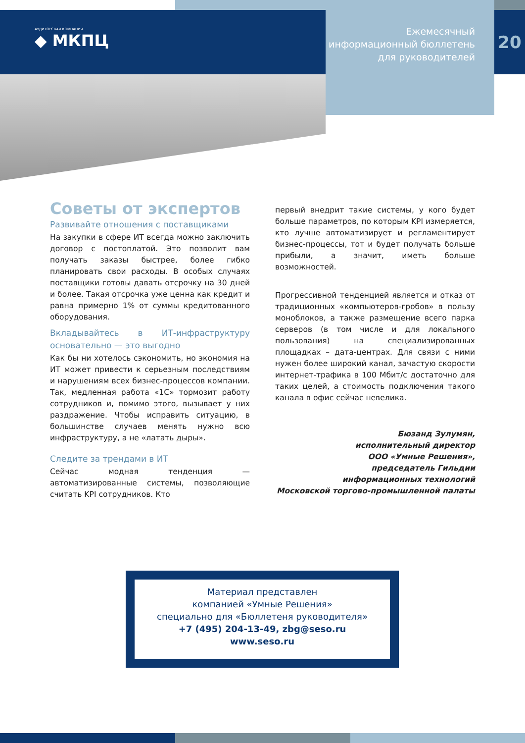АУДИТОРСКАЯ КОМПАНИЯ
◆ МКПЦ
Ежемесячный
информационный бюллетень
для руководителей
20
Советы от экспертов
Развивайте отношения с поставщиками
На закупки в сфере ИТ всегда можно заключить договор с постоплатой. Это позволит вам получать заказы быстрее, более гибко планировать свои расходы. В особых случаях поставщики готовы давать отсрочку на 30 дней и более. Такая отсрочка уже ценна как кредит и равна примерно 1% от суммы кредитованного оборудования.
Вкладывайтесь в ИТ-инфраструктуру основательно — это выгодно
Как бы ни хотелось сэкономить, но экономия на ИТ может привести к серьезным последствиям и нарушениям всех бизнес-процессов компании. Так, медленная работа «1С» тормозит работу сотрудников и, помимо этого, вызывает у них раздражение. Чтобы исправить ситуацию, в большинстве случаев менять нужно всю инфраструктуру, а не «латать дыры».
Следите за трендами в ИТ
Сейчас модная тенденция — автоматизированные системы, позволяющие считать KPI сотрудников. Кто
первый внедрит такие системы, у кого будет больше параметров, по которым KPI измеряется, кто лучше автоматизирует и регламентирует бизнес-процессы, тот и будет получать больше прибыли, а значит, иметь больше возможностей.
Прогрессивной тенденцией является и отказ от традиционных «компьютеров-гробов» в пользу моноблоков, а также размещение всего парка серверов (в том числе и для локального пользования) на специализированных площадках – дата-центрах. Для связи с ними нужен более широкий канал, зачастую скорости интернет-трафика в 100 Мбит/с достаточно для таких целей, а стоимость подключения такого канала в офис сейчас невелика.
Бюзанд Зулумян,
исполнительный директор
ООО «Умные Решения»,
председатель Гильдии
информационных технологий
Московской торгово-промышленной палаты
Материал представлен
компанией «Умные Решения»
специально для «Бюллетеня руководителя»
+7 (495) 204-13-49, zbg@seso.ru
www.seso.ru